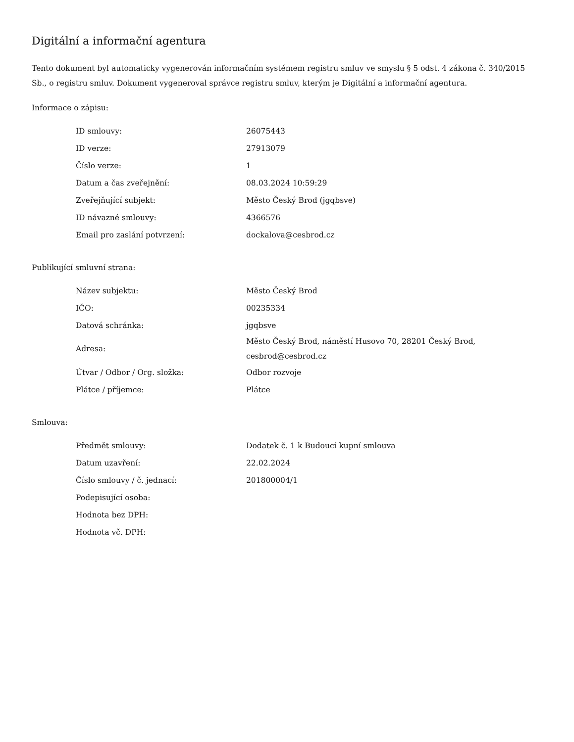Digitální a informační agentura
Tento dokument byl automaticky vygenerován informačním systémem registru smluv ve smyslu § 5 odst. 4 zákona č. 340/2015 Sb., o registru smluv. Dokument vygeneroval správce registru smluv, kterým je Digitální a informační agentura.
Informace o zápisu:
| ID smlouvy: | 26075443 |
| ID verze: | 27913079 |
| Číslo verze: | 1 |
| Datum a čas zveřejnění: | 08.03.2024 10:59:29 |
| Zveřejňující subjekt: | Město Český Brod (jgqbsve) |
| ID návazné smlouvy: | 4366576 |
| Email pro zaslání potvrzení: | dockalova@cesbrod.cz |
Publikující smluvní strana:
| Název subjektu: | Město Český Brod |
| IČO: | 00235334 |
| Datová schránka: | jgqbsve |
| Adresa: | Město Český Brod, náměstí Husovo 70, 28201 Český Brod, cesbrod@cesbrod.cz |
| Útvar / Odbor / Org. složka: | Odbor rozvoje |
| Plátce / příjemce: | Plátce |
Smlouva:
| Předmět smlouvy: | Dodatek č. 1 k Budoucí kupní smlouva |
| Datum uzavření: | 22.02.2024 |
| Číslo smlouvy / č. jednací: | 201800004/1 |
| Podepisující osoba: | |
| Hodnota bez DPH: | |
| Hodnota vč. DPH: | |